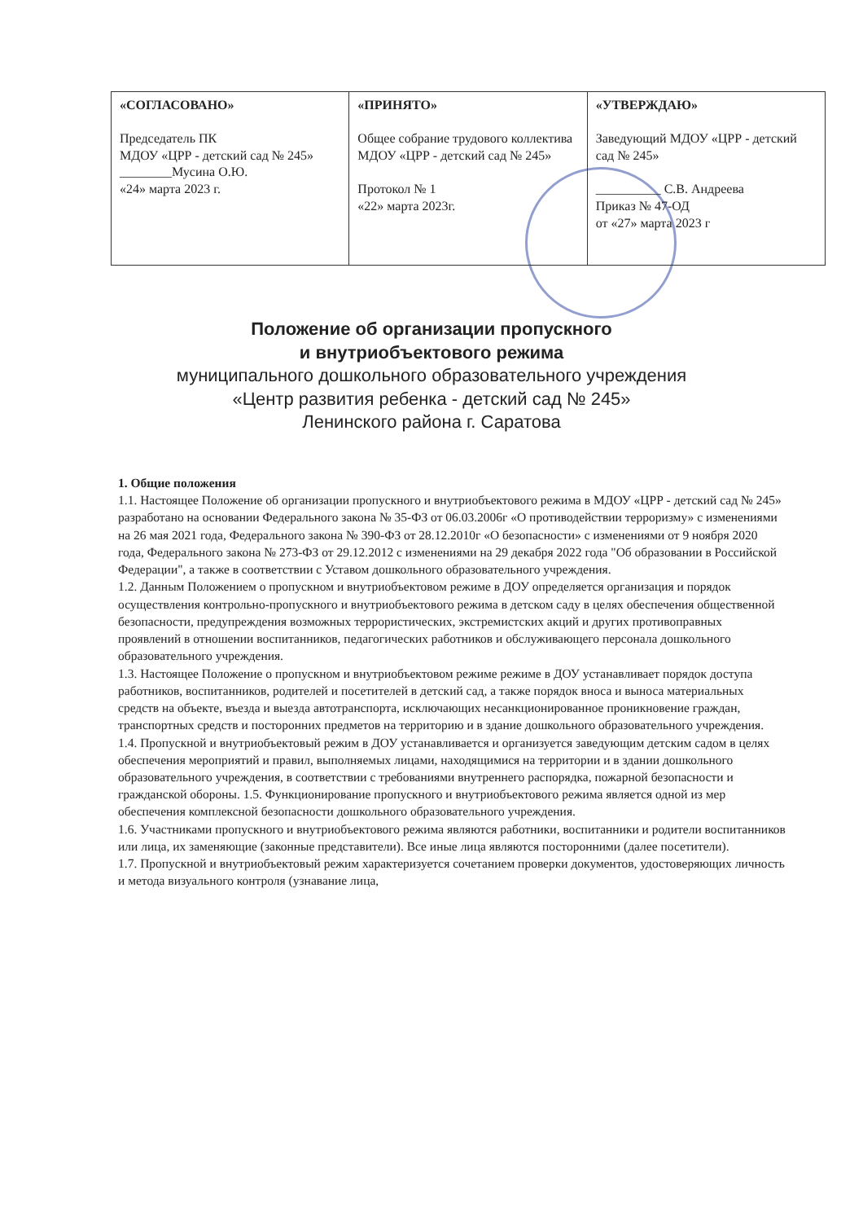| «СОГЛАСОВАНО» Председатель ПК МДОУ «ЦРР - детский сад № 245» ________Мусина О.Ю. «24» марта 2023 г. | «ПРИНЯТО» Общее собрание трудового коллектива МДОУ «ЦРР - детский сад № 245» Протокол № 1 «22» марта 2023г. | «УТВЕРЖДАЮ» Заведующий МДОУ «ЦРР - детский сад № 245» __________ С.В. Андреева Приказ № 47-ОД от «27» марта 2023 г |
Положение об организации пропускного
и внутриобъектового режима
муниципального дошкольного образовательного учреждения
«Центр развития ребенка - детский сад № 245»
Ленинского района г. Саратова
1. Общие положения
1.1. Настоящее Положение об организации пропускного и внутриобъектового режима в МДОУ «ЦРР - детский сад № 245» разработано на основании Федерального закона № 35-ФЗ от 06.03.2006г «О противодействии терроризму» с изменениями на 26 мая 2021 года, Федерального закона № 390-ФЗ от 28.12.2010г «О безопасности» с изменениями от 9 ноября 2020 года, Федерального закона № 273-ФЗ от 29.12.2012 с изменениями на 29 декабря 2022 года "Об образовании в Российской Федерации", а также в соответствии с Уставом дошкольного образовательного учреждения.
1.2. Данным Положением о пропускном и внутриобъектовом режиме в ДОУ определяется организация и порядок осуществления контрольно-пропускного и внутриобъектового режима в детском саду в целях обеспечения общественной безопасности, предупреждения возможных террористических, экстремистских акций и других противоправных проявлений в отношении воспитанников, педагогических работников и обслуживающего персонала дошкольного образовательного учреждения.
1.3. Настоящее Положение о пропускном и внутриобъектовом режиме режиме в ДОУ устанавливает порядок доступа работников, воспитанников, родителей и посетителей в детский сад, а также порядок вноса и выноса материальных средств на объекте, въезда и выезда автотранспорта, исключающих несанкционированное проникновение граждан, транспортных средств и посторонних предметов на территорию и в здание дошкольного образовательного учреждения.
1.4. Пропускной и внутриобъектовый режим в ДОУ устанавливается и организуется заведующим детским садом в целях обеспечения мероприятий и правил, выполняемых лицами, находящимися на территории и в здании дошкольного образовательного учреждения, в соответствии с требованиями внутреннего распорядка, пожарной безопасности и гражданской обороны. 1.5. Функционирование пропускного и внутриобъектового режима является одной из мер обеспечения комплексной безопасности дошкольного образовательного учреждения.
1.6. Участниками пропускного и внутриобъектового режима являются работники, воспитанники и родители воспитанников или лица, их заменяющие (законные представители). Все иные лица являются посторонними (далее посетители).
1.7. Пропускной и внутриобъектовый режим характеризуется сочетанием проверки документов, удостоверяющих личность и метода визуального контроля (узнавание лица,